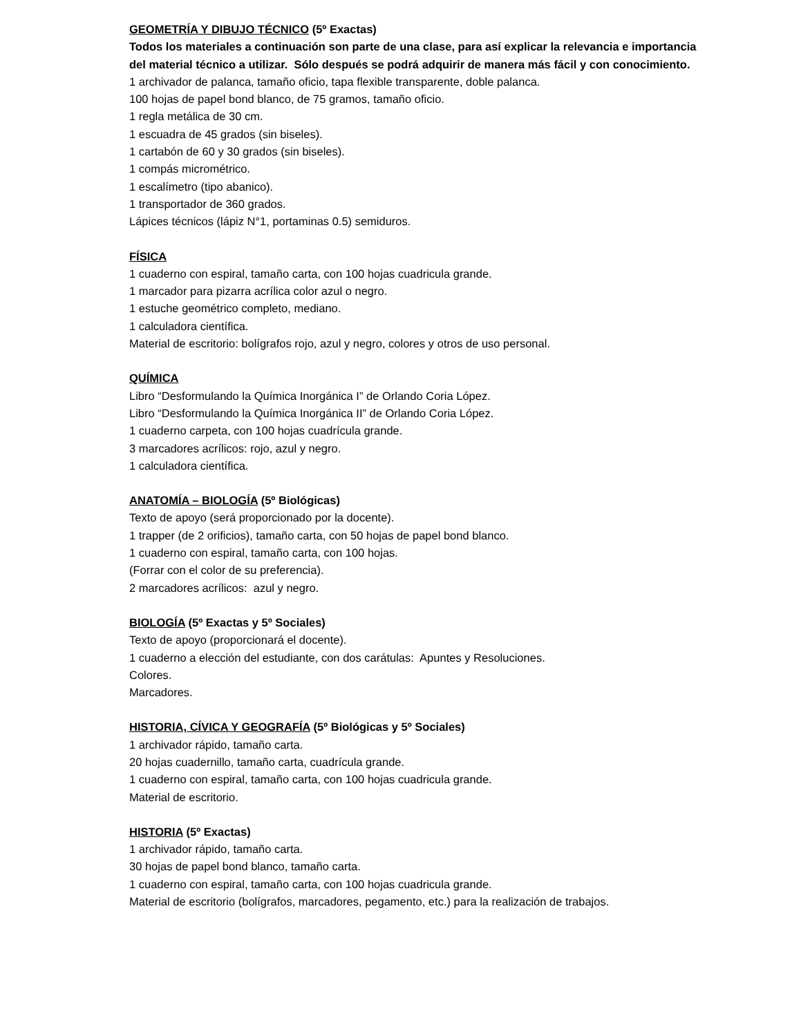GEOMETRÍA Y DIBUJO TÉCNICO (5º Exactas)
Todos los materiales a continuación son parte de una clase, para así explicar la relevancia e importancia del material técnico a utilizar. Sólo después se podrá adquirir de manera más fácil y con conocimiento.
1 archivador de palanca, tamaño oficio, tapa flexible transparente, doble palanca.
100 hojas de papel bond blanco, de 75 gramos, tamaño oficio.
1 regla metálica de 30 cm.
1 escuadra de 45 grados (sin biseles).
1 cartabón de 60 y 30 grados (sin biseles).
1 compás micrométrico.
1 escalímetro (tipo abanico).
1 transportador de 360 grados.
Lápices técnicos (lápiz N°1, portaminas 0.5) semiduros.
FÍSICA
1 cuaderno con espiral, tamaño carta, con 100 hojas cuadricula grande.
1 marcador para pizarra acrílica color azul o negro.
1 estuche geométrico completo, mediano.
1 calculadora científica.
Material de escritorio: bolígrafos rojo, azul y negro, colores y otros de uso personal.
QUÍMICA
Libro “Desformulando la Química Inorgánica I” de Orlando Coria López.
Libro “Desformulando la Química Inorgánica II” de Orlando Coria López.
1 cuaderno carpeta, con 100 hojas cuadrícula grande.
3 marcadores acrílicos: rojo, azul y negro.
1 calculadora científica.
ANATOMÍA – BIOLOGÍA (5º Biológicas)
Texto de apoyo (será proporcionado por la docente).
1 trapper (de 2 orificios), tamaño carta, con 50 hojas de papel bond blanco.
1 cuaderno con espiral, tamaño carta, con 100 hojas.
(Forrar con el color de su preferencia).
2 marcadores acrílicos: azul y negro.
BIOLOGÍA (5º Exactas y 5º Sociales)
Texto de apoyo (proporcionará el docente).
1 cuaderno a elección del estudiante, con dos carátulas: Apuntes y Resoluciones.
Colores.
Marcadores.
HISTORIA, CÍVICA Y GEOGRAFÍA (5º Biológicas y 5º Sociales)
1 archivador rápido, tamaño carta.
20 hojas cuadernillo, tamaño carta, cuadrícula grande.
1 cuaderno con espiral, tamaño carta, con 100 hojas cuadricula grande.
Material de escritorio.
HISTORIA (5º Exactas)
1 archivador rápido, tamaño carta.
30 hojas de papel bond blanco, tamaño carta.
1 cuaderno con espiral, tamaño carta, con 100 hojas cuadricula grande.
Material de escritorio (bolígrafos, marcadores, pegamento, etc.) para la realización de trabajos.